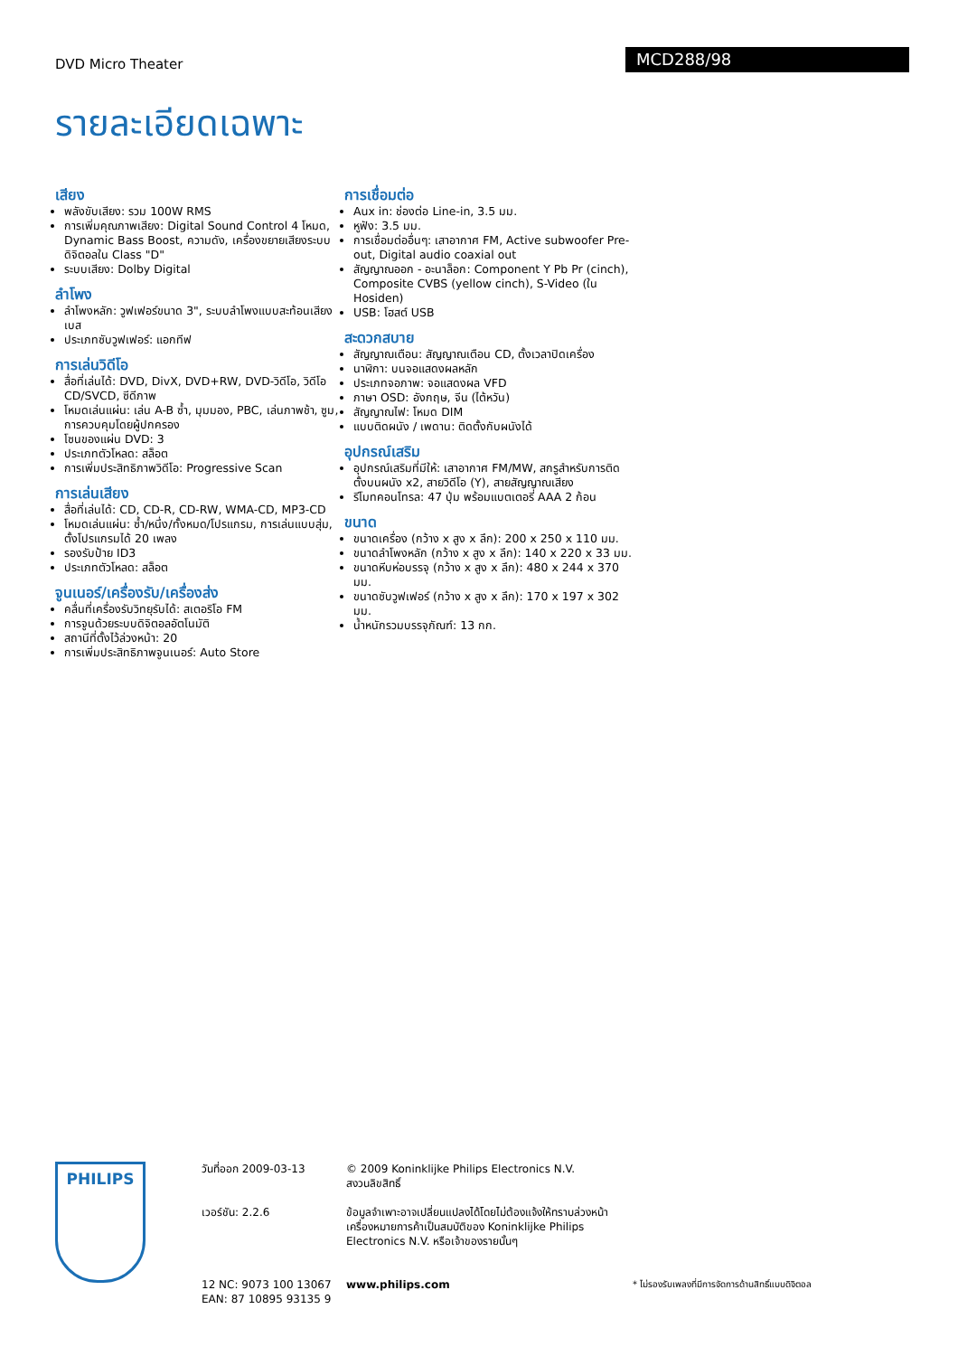DVD Micro Theater
MCD288/98
รายละเอียดเฉพาะ
เสียง
พลังขับเสียง: รวม 100W RMS
การเพิ่มคุณภาพเสียง: Digital Sound Control 4 โหมด, Dynamic Bass Boost, ความดัง, เครื่องขยายเสียงระบบดิจิตอลใน Class "D"
ระบบเสียง: Dolby Digital
ลำโพง
ลำโพงหลัก: วูฟเฟอร์ขนาด 3", ระบบลำโพงแบบสะท้อนเสียงเบส
ประเภทซับวูฟเฟอร์: แอกทีฟ
การเล่นวิดีโอ
สื่อที่เล่นได้: DVD, DivX, DVD+RW, DVD-วิดีโอ, วิดีโอ CD/SVCD, ซีดีภาพ
โหมดเล่นแผ่น: เล่น A-B ซ้ำ, มุมมอง, PBC, เล่นภาพช้า, ซูม, การควบคุมโดยผู้ปกครอง
โซนของแผ่น DVD: 3
ประเภทตัวโหลด: สล็อต
การเพิ่มประสิทธิภาพวิดีโอ: Progressive Scan
การเล่นเสียง
สื่อที่เล่นได้: CD, CD-R, CD-RW, WMA-CD, MP3-CD
โหมดเล่นแผ่น: ซ้ำ/หนึ่ง/ทั้งหมด/โปรแกรม, การเล่นแบบสุ่ม, ตั้งโปรแกรมได้ 20 เพลง
รองรับป้าย ID3
ประเภทตัวโหลด: สล็อต
จูนเนอร์/เครื่องรับ/เครื่องส่ง
คลื่นที่เครื่องรับวิทยุรับได้: สเตอริโอ FM
การจูนด้วยระบบดิจิตอลอัตโนมัติ
สถานีที่ตั้งไว้ล่วงหน้า: 20
การเพิ่มประสิทธิภาพจูนเนอร์: Auto Store
การเชื่อมต่อ
Aux in: ช่องต่อ Line-in, 3.5 มม.
หูฟัง: 3.5 มม.
การเชื่อมต่ออื่นๆ: เสาอากาศ FM, Active subwoofer Pre-out, Digital audio coaxial out
สัญญาณออก - อะนาล็อก: Component Y Pb Pr (cinch), Composite CVBS (yellow cinch), S-Video (ใน Hosiden)
USB: โฮสต์ USB
สะดวกสบาย
สัญญาณเตือน: สัญญาณเตือน CD, ตั้งเวลาปิดเครื่อง
นาฬิกา: บนจอแสดงผลหลัก
ประเภทจอภาพ: จอแสดงผล VFD
ภาษา OSD: อังกฤษ, จีน (ไต้หวัน)
สัญญาณไฟ: โหมด DIM
แบบติดผนัง / เพดาน: ติดตั้งกับผนังได้
อุปกรณ์เสริม
อุปกรณ์เสริมที่มีให้: เสาอากาศ FM/MW, สกรูสำหรับการติดตั้งบนผนัง x2, สายวิดีโอ (Y), สายสัญญาณเสียง
รีโมทคอนโทรล: 47 ปุ่ม พร้อมแบตเตอรี่ AAA 2 ก้อน
ขนาด
ขนาดเครื่อง (กว้าง x สูง x ลึก): 200 x 250 x 110 มม.
ขนาดลำโพงหลัก (กว้าง x สูง x ลึก): 140 x 220 x 33 มม.
ขนาดหีบห่อบรรจุ (กว้าง x สูง x ลึก): 480 x 244 x 370 มม.
ขนาดซับวูฟเฟอร์ (กว้าง x สูง x ลึก): 170 x 197 x 302 มม.
น้ำหนักรวมบรรจุภัณฑ์: 13 กก.
PHILIPS
วันที่ออก 2009-03-13
เวอร์ชัน: 2.2.6
12 NC: 9073 100 13067
EAN: 87 10895 93135 9
© 2009 Koninklijke Philips Electronics N.V.
สงวนลิขสิทธิ์
ข้อมูลจำเพาะอาจเปลี่ยนแปลงได้โดยไม่ต้องแจ้งให้ทราบล่วงหน้า เครื่องหมายการค้าเป็นสมบัติของ Koninklijke Philips Electronics N.V. หรือเจ้าของรายนั้นๆ
www.philips.com
* ไม่รองรับเพลงที่มีการจัดการด้านสิทธิ์แบบดิจิตอล